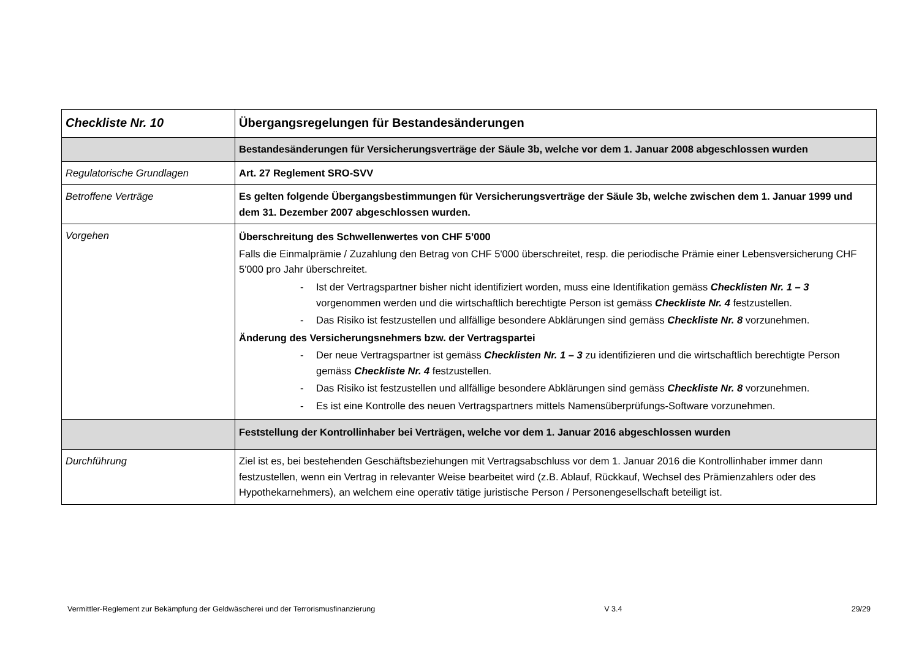| Checkliste Nr. 10 | Übergangsregelungen für Bestandesänderungen |
| | Bestandesänderungen für Versicherungsverträge der Säule 3b, welche vor dem 1. Januar 2008 abgeschlossen wurden |
| Regulatorische Grundlagen | Art. 27 Reglement SRO-SVV |
| Betroffene Verträge | Es gelten folgende Übergangsbestimmungen für Versicherungsverträge der Säule 3b, welche zwischen dem 1. Januar 1999 und dem 31. Dezember 2007 abgeschlossen wurden. |
| Vorgehen | Überschreitung des Schwellenwertes von CHF 5’000 Falls die Einmalprämie / Zuzahlung den Betrag von CHF 5'000 überschreitet, resp. die periodische Prämie einer Lebensversicherung CHF 5'000 pro Jahr überschreitet. - Ist der Vertragspartner bisher nicht identifiziert worden, muss eine Identifikation gemäss Checklisten Nr. 1 – 3 vorgenommen werden und die wirtschaftlich berechtigte Person ist gemäss Checkliste Nr. 4 festzustellen. - Das Risiko ist festzustellen und allfällige besondere Abklärungen sind gemäss Checkliste Nr. 8 vorzunehmen. Änderung des Versicherungsnehmers bzw. der Vertragspartei - Der neue Vertragspartner ist gemäss Checklisten Nr. 1 – 3 zu identifizieren und die wirtschaftlich berechtigte Person gemäss Checkliste Nr. 4 festzustellen. - Das Risiko ist festzustellen und allfällige besondere Abklärungen sind gemäss Checkliste Nr. 8 vorzunehmen. - Es ist eine Kontrolle des neuen Vertragspartners mittels Namensüberprüfungs-Software vorzunehmen. |
| | Feststellung der Kontrollinhaber bei Verträgen, welche vor dem 1. Januar 2016 abgeschlossen wurden |
| Durchführung | Ziel ist es, bei bestehenden Geschäftsbeziehungen mit Vertragsabschluss vor dem 1. Januar 2016 die Kontrollinhaber immer dann festzustellen, wenn ein Vertrag in relevanter Weise bearbeitet wird (z.B. Ablauf, Rückkauf, Wechsel des Prämienzahlers oder des Hypothekarnehmers), an welchem eine operativ tätige juristische Person / Personengesellschaft beteiligt ist. |
Vermittler-Reglement zur Bekämpfung der Geldwäscherei und der Terrorismusfinanzierung V 3.4 29/29